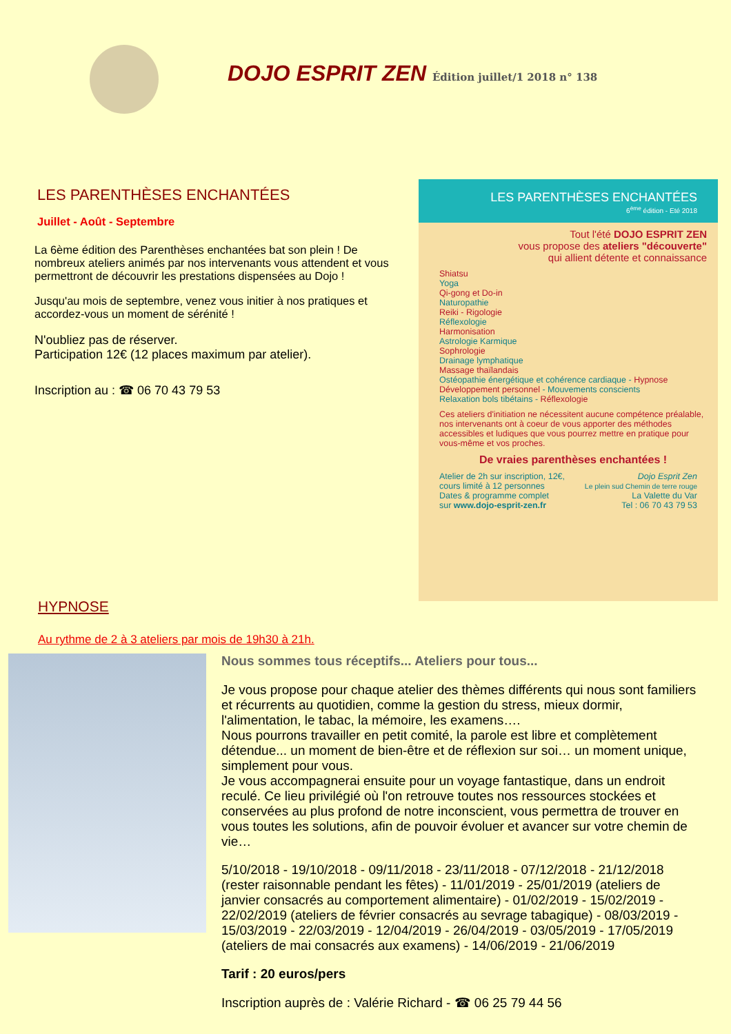DOJO ESPRIT ZEN Édition juillet/1 2018 n° 138
LES PARENTHÈSES ENCHANTÉES
Juillet - Août - Septembre
La 6ème édition des Parenthèses enchantées bat son plein ! De nombreux ateliers animés par nos intervenants vous attendent et vous permettront de découvrir les prestations dispensées au Dojo !
Jusqu'au mois de septembre, venez vous initier à nos pratiques et accordez-vous un moment de sérénité !
N'oubliez pas de réserver.
Participation 12€ (12 places maximum par atelier).
Inscription au : ☎ 06 70 43 79 53
LES PARENTHÈSES ENCHANTÉES
6<sup>ème</sup> édition - Eté 2018
Tout l'été DOJO ESPRIT ZEN
vous propose des ateliers "découverte"
qui allient détente et connaissance
Shiatsu
Yoga
Qi-gong et Do-in
Naturopathie
Reiki - Rigologie
Réflexologie
Harmonisation
Astrologie Karmique
Sophrologie
Drainage lymphatique
Massage thaïlandais
Ostéopathie énergétique et cohérence cardiaque - Hypnose
Développement personnel - Mouvements conscients
Relaxation bols tibétains - Réflexologie
Ces ateliers d'initiation ne nécessitent aucune compétence préalable, nos intervenants ont à coeur de vous apporter des méthodes accessibles et ludiques que vous pourrez mettre en pratique pour vous-même et vos proches.
De vraies parenthèses enchantées !
Atelier de 2h sur inscription, 12€,
cours limité à 12 personnes
Dates & programme complet
sur www.dojo-esprit-zen.fr
Dojo Esprit Zen
Le plein sud Chemin de terre rouge
La Valette du Var
Tel : 06 70 43 79 53
HYPNOSE
Au rythme de 2 à 3 ateliers par mois de 19h30 à 21h.
Nous sommes tous réceptifs... Ateliers pour tous...
Je vous propose pour chaque atelier des thèmes différents qui nous sont familiers et récurrents au quotidien, comme la gestion du stress, mieux dormir, l'alimentation, le tabac, la mémoire, les examens….
Nous pourrons travailler en petit comité, la parole est libre et complètement détendue... un moment de bien-être et de réflexion sur soi… un moment unique, simplement pour vous.
Je vous accompagnerai ensuite pour un voyage fantastique, dans un endroit reculé. Ce lieu privilégié où l'on retrouve toutes nos ressources stockées et conservées au plus profond de notre inconscient, vous permettra de trouver en vous toutes les solutions, afin de pouvoir évoluer et avancer sur votre chemin de vie…
5/10/2018 - 19/10/2018 - 09/11/2018 - 23/11/2018 - 07/12/2018 - 21/12/2018 (rester raisonnable pendant les fêtes) - 11/01/2019 - 25/01/2019 (ateliers de janvier consacrés au comportement alimentaire) - 01/02/2019 - 15/02/2019 - 22/02/2019 (ateliers de février consacrés au sevrage tabagique) - 08/03/2019 - 15/03/2019 - 22/03/2019 - 12/04/2019 - 26/04/2019 - 03/05/2019 - 17/05/2019 (ateliers de mai consacrés aux examens) - 14/06/2019 - 21/06/2019
Tarif : 20 euros/pers
Inscription auprès de : Valérie Richard - ☎ 06 25 79 44 56